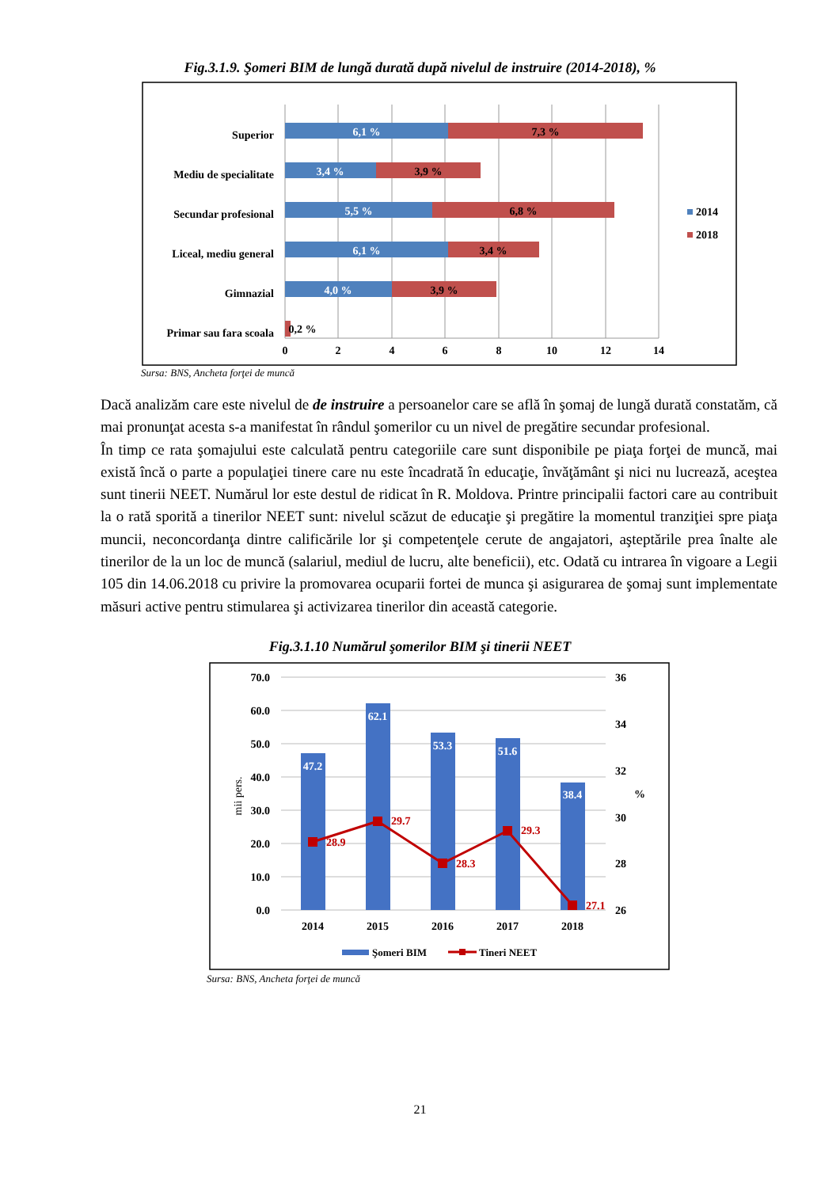Fig.3.1.9. Şomeri BIM de lungă durată după nivelul de instruire (2014-2018), %
Superior
Mediu de specialitate
Secundar profesional
Liceal, mediu general
Gimnazial
Primar sau fara scoala
6,1 %
3,4 %
5,5 %
6,1 %
4,0 %
7,3 %
3,9 %
6,8 %
3,4 %
3,9 %
0,2 %
0
2
4
6
8
10
12
14
2014
2018
Sursa: BNS, Ancheta forţei de muncă
Dacă analizăm care este nivelul de de instruire a persoanelor care se află în şomaj de lungă durată constatăm, că mai pronunţat acesta s-a manifestat în rândul şomerilor cu un nivel de pregătire secundar profesional.
În timp ce rata şomajului este calculată pentru categoriile care sunt disponibile pe piaţa forţei de muncă, mai există încă o parte a populaţiei tinere care nu este încadrată în educaţie, învăţământ şi nici nu lucrează, aceştea sunt tinerii NEET. Numărul lor este destul de ridicat în R. Moldova. Printre principalii factori care au contribuit la o rată sporită a tinerilor NEET sunt: nivelul scăzut de educaţie şi pregătire la momentul tranziţiei spre piaţa muncii, neconcordanţa dintre calificările lor şi competenţele cerute de angajatori, aşteptările prea înalte ale tinerilor de la un loc de muncă (salariul, mediul de lucru, alte beneficii), etc. Odată cu intrarea în vigoare a Legii 105 din 14.06.2018 cu privire la promovarea ocuparii fortei de munca şi asigurarea de şomaj sunt implementate măsuri active pentru stimularea şi activizarea tinerilor din această categorie.
Fig.3.1.10 Numărul şomerilor BIM şi tinerii NEET
70.0
60.0
50.0
40.0
30.0
20.0
10.0
0.0
36
34
32
30
28
26
%
mii pers.
47.2
62.1
53.3
51.6
38.4
28.9
29.7
28.3
29.3
27.1
2014
2015
2016
2017
2018
Şomeri BIM
Tineri NEET
Sursa: BNS, Ancheta forţei de muncă
21